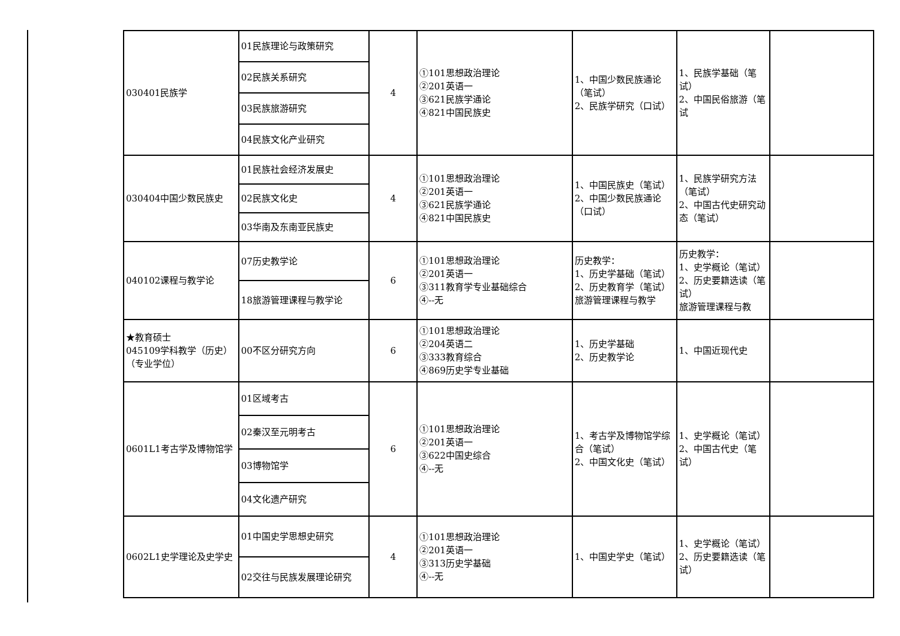| 030401民族学 | 01民族理论与政策研究 | 4 | ①101思想政治理论 ②201英语一 ③621民族学通论 ④821中国民族史 | 1、中国少数民族通论（笔试） 2、民族学研究（口试） | 1、民族学基础（笔试） 2、中国民俗旅游（笔试 | |
| | 02民族关系研究 | | | | | |
| | 03民族旅游研究 | | | | | |
| | 04民族文化产业研究 | | | | | |
| 030404中国少数民族史 | 01民族社会经济发展史 | 4 | ①101思想政治理论 ②201英语一 ③621民族学通论 ④821中国民族史 | 1、中国民族史（笔试） 2、中国少数民族通论（口试） | 1、民族学研究方法（笔试） 2、中国古代史研究动态（笔试） | |
| | 02民族文化史 | | | | | |
| | 03华南及东南亚民族史 | | | | | |
| 040102课程与教学论 | 07历史教学论 | 6 | ①101思想政治理论 ②201英语一 ③311教育学专业基础综合 ④--无 | 历史教学： 1、历史学基础（笔试） 2、历史教育学（笔试） 旅游管理课程与教学 | 历史教学： 1、史学概论（笔试） 2、历史要籍选读（笔试） 旅游管理课程与教 | |
| | 18旅游管理课程与教学论 | | | | | |
| ★教育硕士 045109学科教学（历史）（专业学位） | 00不区分研究方向 | 6 | ①101思想政治理论 ②204英语二 ③333教育综合 ④869历史学专业基础 | 1、历史学基础 2、历史教学论 | 1、中国近现代史 | |
| 0601L1考古学及博物馆学 | 01区域考古 | 6 | ①101思想政治理论 ②201英语一 ③622中国史综合 ④--无 | 1、考古学及博物馆学综合（笔试） 2、中国文化史（笔试） | 1、史学概论（笔试） 2、中国古代史（笔试） | |
| | 02秦汉至元明考古 | | | | | |
| | 03博物馆学 | | | | | |
| | 04文化遗产研究 | | | | | |
| 0602L1史学理论及史学史 | 01中国史学思想史研究 | 4 | ①101思想政治理论 ②201英语一 ③313历史学基础 ④--无 | 1、中国史学史（笔试） | 1、史学概论（笔试） 2、历史要籍选读（笔试） | |
| | 02交往与民族发展理论研究 | | | | | |